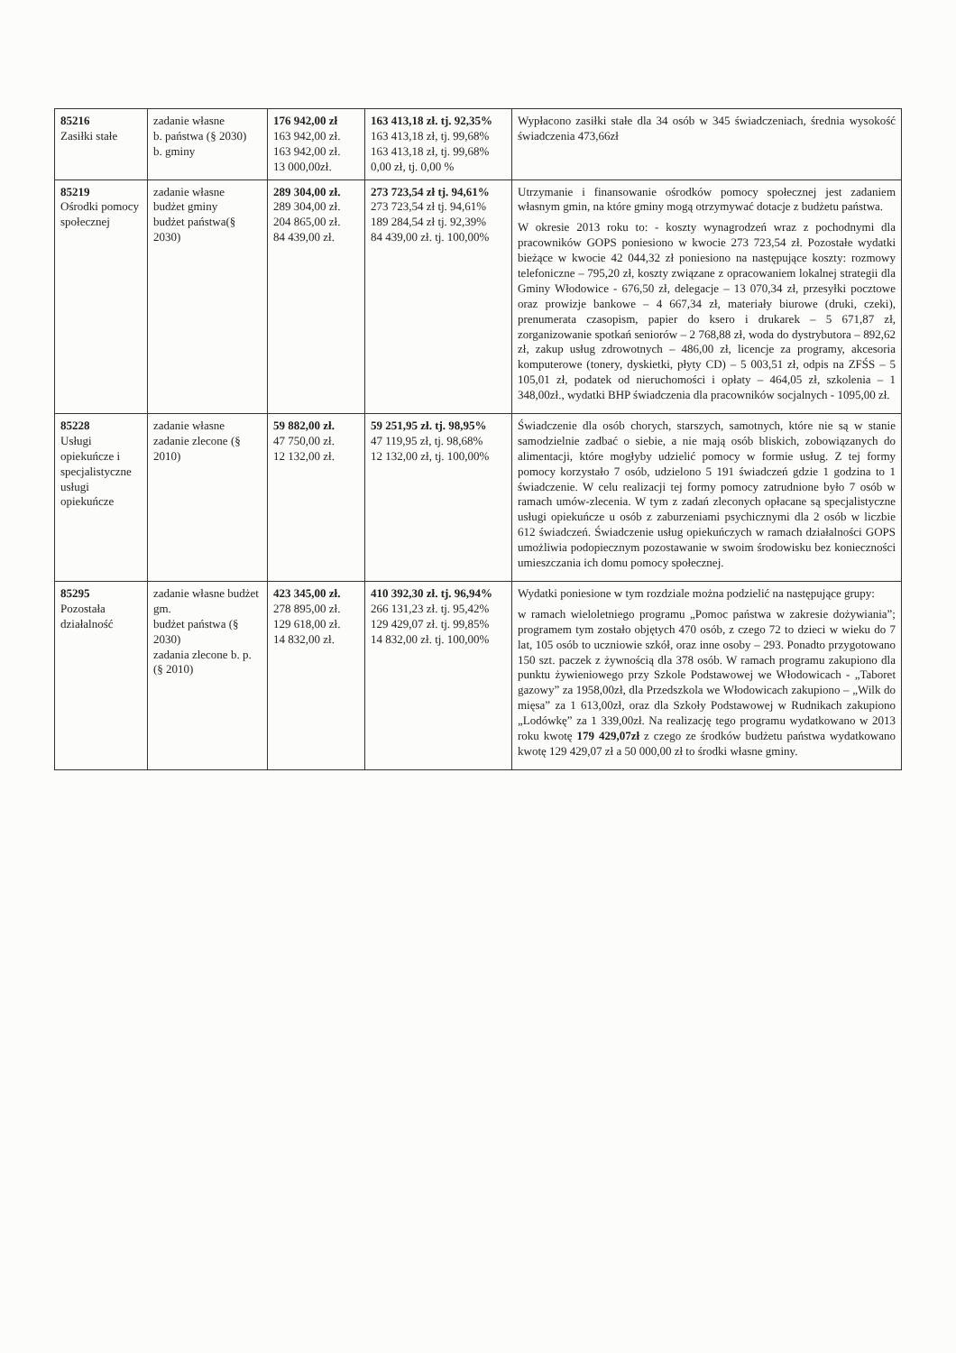| 85216 Zasiłki stałe | zadanie własne b. państwa (§ 2030) b. gminy | 176 942,00 zł 163 942,00 zł. 163 942,00 zł. 13 000,00zł. | 163 413,18 zł. tj. 92,35% 163 413,18 zł, tj. 99,68% 163 413,18 zł, tj. 99,68% 0,00 zł, tj. 0,00 % | Wypłacono zasiłki stałe dla 34 osób w 345 świadczeniach, średnia wysokość świadczenia 473,66zł |
| 85219 Ośrodki pomocy społecznej | zadanie własne budżet gminy budżet państwa(§ 2030) | 289 304,00 zł. 289 304,00 zł. 204 865,00 zł. 84 439,00 zł. | 273 723,54 zł tj. 94,61% 273 723,54 zł tj. 94,61% 189 284,54 zł tj. 92,39% 84 439,00 zł. tj. 100,00% | Utrzymanie i finansowanie ośrodków pomocy społecznej jest zadaniem własnym gmin, na które gminy mogą otrzymywać dotacje z budżetu państwa. W okresie 2013 roku to: - koszty wynagrodzeń wraz z pochodnymi dla pracowników GOPS poniesiono w kwocie 273 723,54 zł. Pozostałe wydatki bieżące w kwocie 42 044,32 zł poniesiono na następujące koszty: rozmowy telefoniczne – 795,20 zł, koszty związane z opracowaniem lokalnej strategii dla Gminy Włodowice - 676,50 zł, delegacje – 13 070,34 zł, przesyłki pocztowe oraz prowizje bankowe – 4 667,34 zł, materiały biurowe (druki, czeki), prenumerata czasopism, papier do ksero i drukarek – 5 671,87 zł, zorganizowanie spotkań seniorów – 2 768,88 zł, woda do dystrybutora – 892,62 zł, zakup usług zdrowotnych – 486,00 zł, licencje za programy, akcesoria komputerowe (tonery, dyskietki, płyty CD) – 5 003,51 zł, odpis na ZFŚS – 5 105,01 zł, podatek od nieruchomości i opłaty – 464,05 zł, szkolenia – 1 348,00zł., wydatki BHP świadczenia dla pracowników socjalnych - 1095,00 zł. |
| 85228 Usługi opiekuńcze i specjalistyczne usługi opiekuńcze | zadanie własne zadanie zlecone (§ 2010) | 59 882,00 zł. 47 750,00 zł. 12 132,00 zł. | 59 251,95 zł. tj. 98,95% 47 119,95 zł, tj. 98,68% 12 132,00 zł, tj. 100,00% | Świadczenie dla osób chorych, starszych, samotnych, które nie są w stanie samodzielnie zadbać o siebie, a nie mają osób bliskich, zobowiązanych do alimentacji, które mogłyby udzielić pomocy w formie usług. Z tej formy pomocy korzystało 7 osób, udzielono 5 191 świadczeń gdzie 1 godzina to 1 świadczenie. W celu realizacji tej formy pomocy zatrudnione było 7 osób w ramach umów-zlecenia. W tym z zadań zleconych opłacane są specjalistyczne usługi opiekuńcze u osób z zaburzeniami psychicznymi dla 2 osób w liczbie 612 świadczeń. Świadczenie usług opiekuńczych w ramach działalności GOPS umożliwia podopiecznym pozostawanie w swoim środowisku bez konieczności umieszczania ich domu pomocy społecznej. |
| 85295 Pozostała działalność | zadanie własne budżet gm. budżet państwa (§ 2030) zadania zlecone b. p. (§ 2010) | 423 345,00 zł. 278 895,00 zł. 129 618,00 zł. 14 832,00 zł. | 410 392,30 zł. tj. 96,94% 266 131,23 zł. tj. 95,42% 129 429,07 zł. tj. 99,85% 14 832,00 zł. tj. 100,00% | Wydatki poniesione w tym rozdziale można podzielić na następujące grupy: w ramach wieloletniego programu „Pomoc państwa w zakresie dożywiania”; programem tym zostało objętych 470 osób, z czego 72 to dzieci w wieku do 7 lat, 105 osób to uczniowie szkół, oraz inne osoby – 293. Ponadto przygotowano 150 szt. paczek z żywnością dla 378 osób. W ramach programu zakupiono dla punktu żywieniowego przy Szkole Podstawowej we Włodowicach - „Taboret gazowy” za 1958,00zł, dla Przedszkola we Włodowicach zakupiono – „Wilk do mięsa” za 1 613,00zł, oraz dla Szkoły Podstawowej w Rudnikach zakupiono „Lodówkę” za 1 339,00zł. Na realizację tego programu wydatkowano w 2013 roku kwotę 179 429,07zł z czego ze środków budżetu państwa wydatkowano kwotę 129 429,07 zł a 50 000,00 zł to środki własne gminy. |